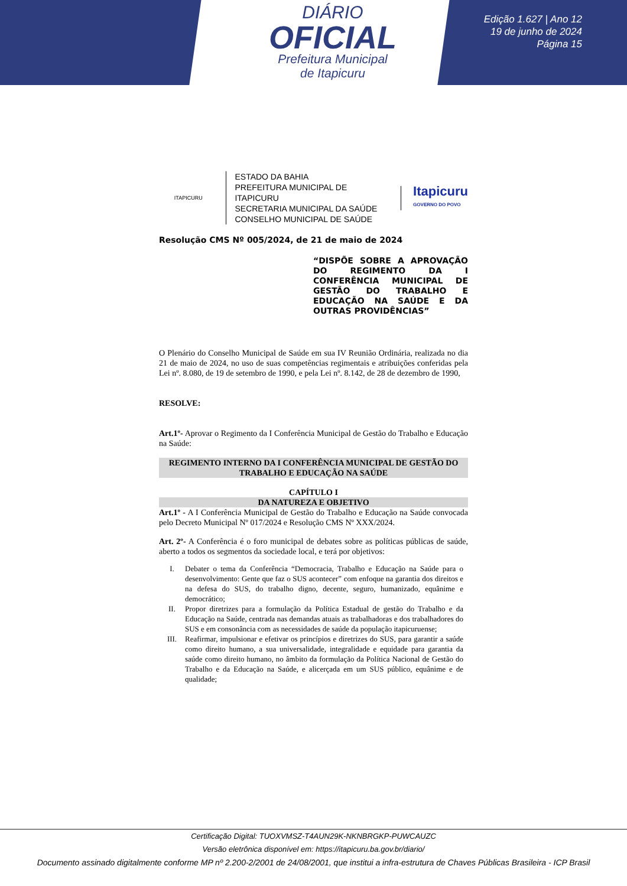DIÁRIO
OFICIAL
Prefeitura Municipal
de Itapicuru
Edição 1.627 | Ano 12
19 de junho de 2024
Página 15
ITAPICURU
ESTADO DA BAHIA
PREFEITURA MUNICIPAL DE ITAPICURU
SECRETARIA MUNICIPAL DA SAÚDE
CONSELHO MUNICIPAL DE SAÚDE
Itapicuru
GOVERNO DO POVO
Resolução CMS Nº 005/2024, de 21 de maio de 2024
“DISPÕE SOBRE A APROVAÇÃO DO REGIMENTO DA I CONFERÊNCIA MUNICIPAL DE GESTÃO DO TRABALHO E EDUCAÇÃO NA SAÚDE E DA OUTRAS PROVIDÊNCIAS”
O Plenário do Conselho Municipal de Saúde em sua IV Reunião Ordinária, realizada no dia 21 de maio de 2024, no uso de suas competências regimentais e atribuições conferidas pela Lei nº. 8.080, de 19 de setembro de 1990, e pela Lei nº. 8.142, de 28 de dezembro de 1990,
RESOLVE:
Art.1º- Aprovar o Regimento da I Conferência Municipal de Gestão do Trabalho e Educação na Saúde:
REGIMENTO INTERNO DA I CONFERÊNCIA MUNICIPAL DE GESTÃO DO TRABALHO E EDUCAÇÃO NA SAÚDE
CAPÍTULO I
DA NATUREZA E OBJETIVO
Art.1º - A I Conferência Municipal de Gestão do Trabalho e Educação na Saúde convocada pelo Decreto Municipal Nº 017/2024 e Resolução CMS Nº XXX/2024.
Art. 2º- A Conferência é o foro municipal de debates sobre as políticas públicas de saúde, aberto a todos os segmentos da sociedade local, e terá por objetivos:
I. Debater o tema da Conferência “Democracia, Trabalho e Educação na Saúde para o desenvolvimento: Gente que faz o SUS acontecer” com enfoque na garantia dos direitos e na defesa do SUS, do trabalho digno, decente, seguro, humanizado, equânime e democrático;
II. Propor diretrizes para a formulação da Política Estadual de gestão do Trabalho e da Educação na Saúde, centrada nas demandas atuais as trabalhadoras e dos trabalhadores do SUS e em consonância com as necessidades de saúde da população itapicuruense;
III. Reafirmar, impulsionar e efetivar os princípios e diretrizes do SUS, para garantir a saúde como direito humano, a sua universalidade, integralidade e equidade para garantia da saúde como direito humano, no âmbito da formulação da Política Nacional de Gestão do Trabalho e da Educação na Saúde, e alicerçada em um SUS público, equânime e de qualidade;
Certificação Digital: TUOXVMSZ-T4AUN29K-NKNBRGKP-PUWCAUZC
Versão eletrônica disponível em: https://itapicuru.ba.gov.br/diario/
Documento assinado digitalmente conforme MP nº 2.200-2/2001 de 24/08/2001, que institui a infra-estrutura de Chaves Públicas Brasileira - ICP Brasil